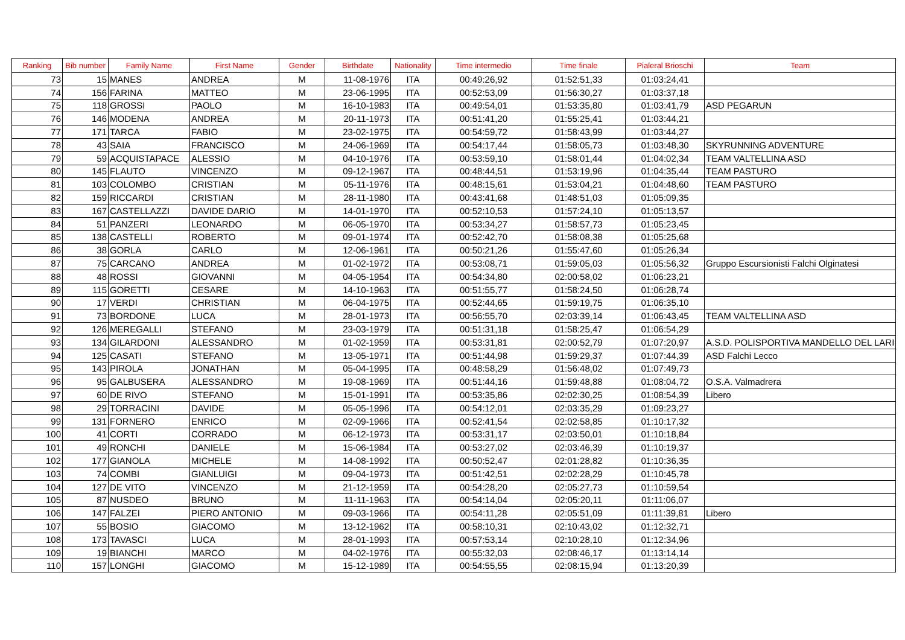| Ranking | Bib number | Family Name | First Name | Gender | Birthdate | Nationality | Time intermedio | Time finale | Pialeral Brioschi | Team |
| --- | --- | --- | --- | --- | --- | --- | --- | --- | --- | --- |
| 73 | 15 | MANES | ANDREA | M | 11-08-1976 | ITA | 00:49:26,92 | 01:52:51,33 | 01:03:24,41 | |
| 74 | 156 | FARINA | MATTEO | M | 23-06-1995 | ITA | 00:52:53,09 | 01:56:30,27 | 01:03:37,18 | |
| 75 | 118 | GROSSI | PAOLO | M | 16-10-1983 | ITA | 00:49:54,01 | 01:53:35,80 | 01:03:41,79 | ASD PEGARUN |
| 76 | 146 | MODENA | ANDREA | M | 20-11-1973 | ITA | 00:51:41,20 | 01:55:25,41 | 01:03:44,21 | |
| 77 | 171 | TARCA | FABIO | M | 23-02-1975 | ITA | 00:54:59,72 | 01:58:43,99 | 01:03:44,27 | |
| 78 | 43 | SAIA | FRANCISCO | M | 24-06-1969 | ITA | 00:54:17,44 | 01:58:05,73 | 01:03:48,30 | SKYRUNNING ADVENTURE |
| 79 | 59 | ACQUISTAPACE | ALESSIO | M | 04-10-1976 | ITA | 00:53:59,10 | 01:58:01,44 | 01:04:02,34 | TEAM VALTELLINA ASD |
| 80 | 145 | FLAUTO | VINCENZO | M | 09-12-1967 | ITA | 00:48:44,51 | 01:53:19,96 | 01:04:35,44 | TEAM PASTURO |
| 81 | 103 | COLOMBO | CRISTIAN | M | 05-11-1976 | ITA | 00:48:15,61 | 01:53:04,21 | 01:04:48,60 | TEAM PASTURO |
| 82 | 159 | RICCARDI | CRISTIAN | M | 28-11-1980 | ITA | 00:43:41,68 | 01:48:51,03 | 01:05:09,35 | |
| 83 | 167 | CASTELLAZZI | DAVIDE DARIO | M | 14-01-1970 | ITA | 00:52:10,53 | 01:57:24,10 | 01:05:13,57 | |
| 84 | 51 | PANZERI | LEONARDO | M | 06-05-1970 | ITA | 00:53:34,27 | 01:58:57,73 | 01:05:23,45 | |
| 85 | 138 | CASTELLI | ROBERTO | M | 09-01-1974 | ITA | 00:52:42,70 | 01:58:08,38 | 01:05:25,68 | |
| 86 | 38 | GORLA | CARLO | M | 12-06-1961 | ITA | 00:50:21,26 | 01:55:47,60 | 01:05:26,34 | |
| 87 | 75 | CARCANO | ANDREA | M | 01-02-1972 | ITA | 00:53:08,71 | 01:59:05,03 | 01:05:56,32 | Gruppo Escursionisti Falchi Olginatesi |
| 88 | 48 | ROSSI | GIOVANNI | M | 04-05-1954 | ITA | 00:54:34,80 | 02:00:58,02 | 01:06:23,21 | |
| 89 | 115 | GORETTI | CESARE | M | 14-10-1963 | ITA | 00:51:55,77 | 01:58:24,50 | 01:06:28,74 | |
| 90 | 17 | VERDI | CHRISTIAN | M | 06-04-1975 | ITA | 00:52:44,65 | 01:59:19,75 | 01:06:35,10 | |
| 91 | 73 | BORDONE | LUCA | M | 28-01-1973 | ITA | 00:56:55,70 | 02:03:39,14 | 01:06:43,45 | TEAM VALTELLINA ASD |
| 92 | 126 | MEREGALLI | STEFANO | M | 23-03-1979 | ITA | 00:51:31,18 | 01:58:25,47 | 01:06:54,29 | |
| 93 | 134 | GILARDONI | ALESSANDRO | M | 01-02-1959 | ITA | 00:53:31,81 | 02:00:52,79 | 01:07:20,97 | A.S.D. POLISPORTIVA MANDELLO DEL LARI |
| 94 | 125 | CASATI | STEFANO | M | 13-05-1971 | ITA | 00:51:44,98 | 01:59:29,37 | 01:07:44,39 | ASD Falchi Lecco |
| 95 | 143 | PIROLA | JONATHAN | M | 05-04-1995 | ITA | 00:48:58,29 | 01:56:48,02 | 01:07:49,73 | |
| 96 | 95 | GALBUSERA | ALESSANDRO | M | 19-08-1969 | ITA | 00:51:44,16 | 01:59:48,88 | 01:08:04,72 | O.S.A. Valmadrera |
| 97 | 60 | DE RIVO | STEFANO | M | 15-01-1991 | ITA | 00:53:35,86 | 02:02:30,25 | 01:08:54,39 | Libero |
| 98 | 29 | TORRACINI | DAVIDE | M | 05-05-1996 | ITA | 00:54:12,01 | 02:03:35,29 | 01:09:23,27 | |
| 99 | 131 | FORNERO | ENRICO | M | 02-09-1966 | ITA | 00:52:41,54 | 02:02:58,85 | 01:10:17,32 | |
| 100 | 41 | CORTI | CORRADO | M | 06-12-1973 | ITA | 00:53:31,17 | 02:03:50,01 | 01:10:18,84 | |
| 101 | 49 | RONCHI | DANIELE | M | 15-06-1984 | ITA | 00:53:27,02 | 02:03:46,39 | 01:10:19,37 | |
| 102 | 177 | GIANOLA | MICHELE | M | 14-08-1992 | ITA | 00:50:52,47 | 02:01:28,82 | 01:10:36,35 | |
| 103 | 74 | COMBI | GIANLUIGI | M | 09-04-1973 | ITA | 00:51:42,51 | 02:02:28,29 | 01:10:45,78 | |
| 104 | 127 | DE VITO | VINCENZO | M | 21-12-1959 | ITA | 00:54:28,20 | 02:05:27,73 | 01:10:59,54 | |
| 105 | 87 | NUSDEO | BRUNO | M | 11-11-1963 | ITA | 00:54:14,04 | 02:05:20,11 | 01:11:06,07 | |
| 106 | 147 | FALZEI | PIERO ANTONIO | M | 09-03-1966 | ITA | 00:54:11,28 | 02:05:51,09 | 01:11:39,81 | Libero |
| 107 | 55 | BOSIO | GIACOMO | M | 13-12-1962 | ITA | 00:58:10,31 | 02:10:43,02 | 01:12:32,71 | |
| 108 | 173 | TAVASCI | LUCA | M | 28-01-1993 | ITA | 00:57:53,14 | 02:10:28,10 | 01:12:34,96 | |
| 109 | 19 | BIANCHI | MARCO | M | 04-02-1976 | ITA | 00:55:32,03 | 02:08:46,17 | 01:13:14,14 | |
| 110 | 157 | LONGHI | GIACOMO | M | 15-12-1989 | ITA | 00:54:55,55 | 02:08:15,94 | 01:13:20,39 | |